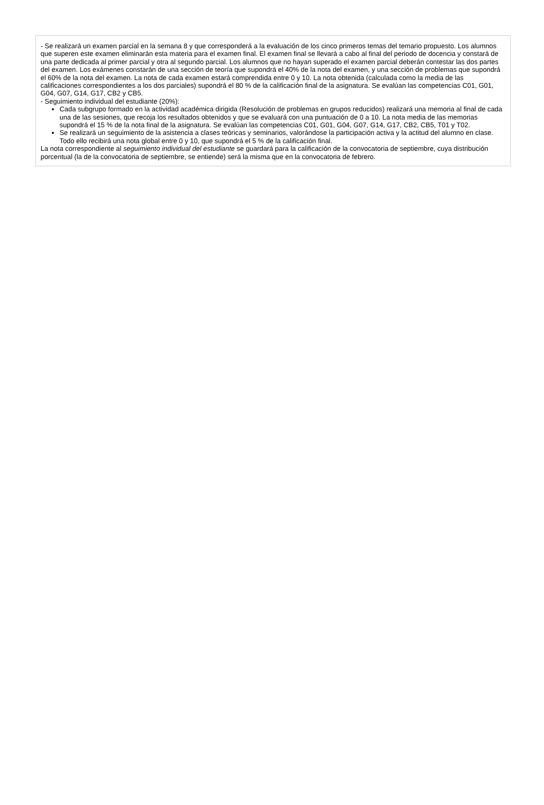- Se realizará un examen parcial en la semana 8 y que corresponderá a la evaluación de los cinco primeros temas del temario propuesto. Los alumnos que superen este examen eliminarán esta materia para el examen final. El examen final se llevará a cabo al final del periodo de docencia y constará de una parte dedicada al primer parcial y otra al segundo parcial. Los alumnos que no hayan superado el examen parcial deberán contestar las dos partes del examen. Los exámenes constarán de una sección de teoría que supondrá el 40% de la nota del examen, y una sección de problemas que supondrá el 60% de la nota del examen. La nota de cada examen estará comprendida entre 0 y 10. La nota obtenida (calculada como la media de las calificaciones correspondientes a los dos parciales) supondrá el 80 % de la calificación final de la asignatura. Se evalúan las competencias C01, G01, G04, G07, G14, G17, CB2 y CB5.
- Seguimiento individual del estudiante (20%):
Cada subgrupo formado en la actividad académica dirigida (Resolución de problemas en grupos reducidos) realizará una memoria al final de cada una de las sesiones, que recoja los resultados obtenidos y que se evaluará con una puntuación de 0 a 10. La nota media de las memorias supondrá el 15 % de la nota final de la asignatura. Se evalúan las competencias C01, G01, G04, G07, G14, G17, CB2, CB5, T01 y T02.
Se realizará un seguimiento de la asistencia a clases teóricas y seminarios, valorándose la participación activa y la actitud del alumno en clase. Todo ello recibirá una nota global entre 0 y 10, que supondrá el 5 % de la calificación final.
La nota correspondiente al seguimiento individual del estudiante se guardará para la calificación de la convocatoria de septiembre, cuya distribución porcentual (la de la convocatoria de septiembre, se entiende) será la misma que en la convocatoria de febrero.